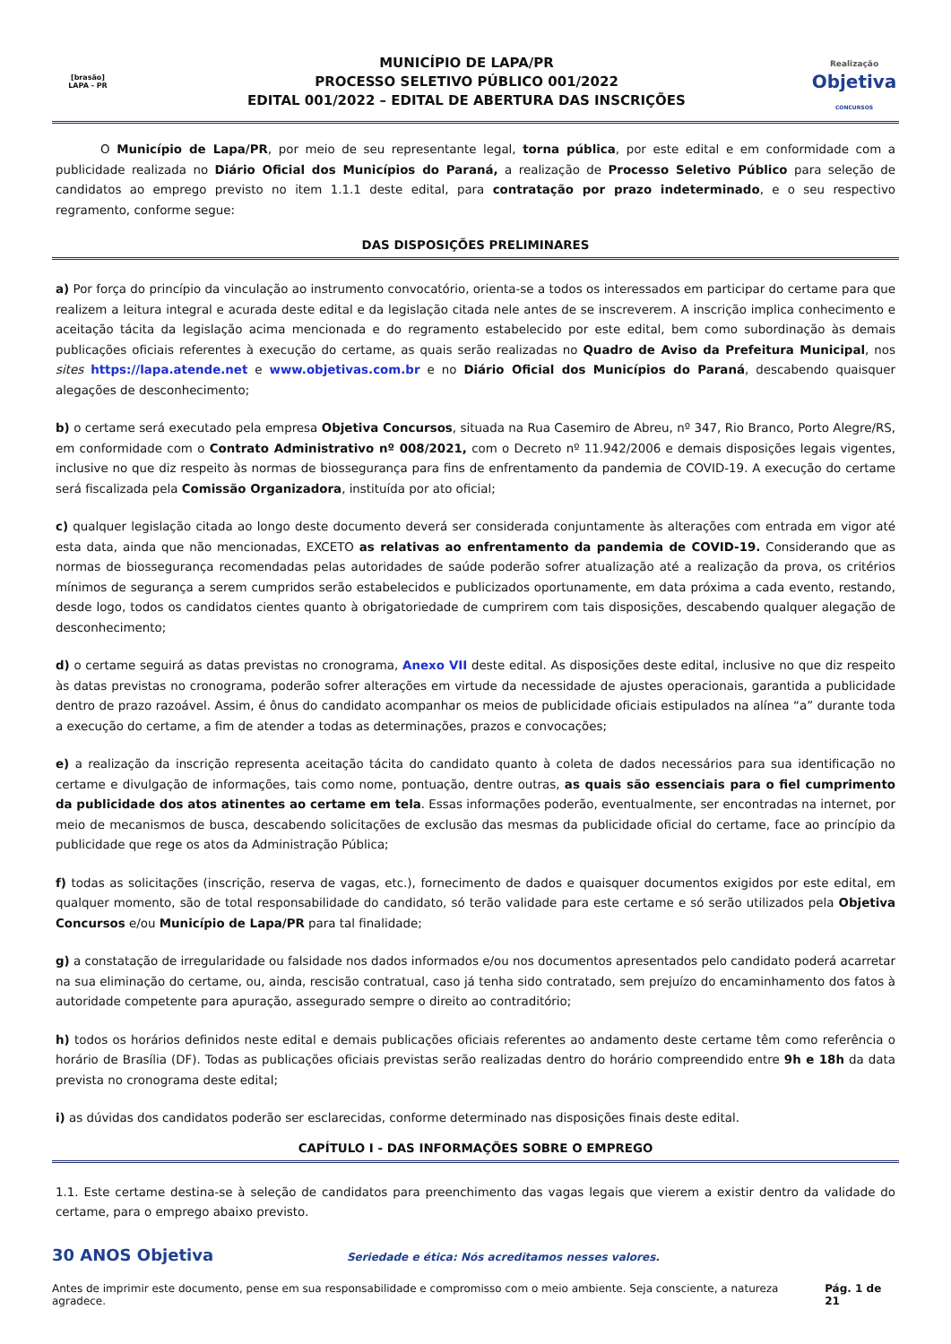[brasão]
LAPA - PR
MUNICÍPIO DE LAPA/PR
PROCESSO SELETIVO PÚBLICO 001/2022
EDITAL 001/2022 – EDITAL DE ABERTURA DAS INSCRIÇÕES
Realização
Objetiva
CONCURSOS
O Município de Lapa/PR, por meio de seu representante legal, torna pública, por este edital e em conformidade com a publicidade realizada no Diário Oficial dos Municípios do Paraná, a realização de Processo Seletivo Público para seleção de candidatos ao emprego previsto no item 1.1.1 deste edital, para contratação por prazo indeterminado, e o seu respectivo regramento, conforme segue:
DAS DISPOSIÇÕES PRELIMINARES
a) Por força do princípio da vinculação ao instrumento convocatório, orienta-se a todos os interessados em participar do certame para que realizem a leitura integral e acurada deste edital e da legislação citada nele antes de se inscreverem. A inscrição implica conhecimento e aceitação tácita da legislação acima mencionada e do regramento estabelecido por este edital, bem como subordinação às demais publicações oficiais referentes à execução do certame, as quais serão realizadas no Quadro de Aviso da Prefeitura Municipal, nos sites https://lapa.atende.net e www.objetivas.com.br e no Diário Oficial dos Municípios do Paraná, descabendo quaisquer alegações de desconhecimento;
b) o certame será executado pela empresa Objetiva Concursos, situada na Rua Casemiro de Abreu, nº 347, Rio Branco, Porto Alegre/RS, em conformidade com o Contrato Administrativo nº 008/2021, com o Decreto nº 11.942/2006 e demais disposições legais vigentes, inclusive no que diz respeito às normas de biossegurança para fins de enfrentamento da pandemia de COVID-19. A execução do certame será fiscalizada pela Comissão Organizadora, instituída por ato oficial;
c) qualquer legislação citada ao longo deste documento deverá ser considerada conjuntamente às alterações com entrada em vigor até esta data, ainda que não mencionadas, EXCETO as relativas ao enfrentamento da pandemia de COVID-19. Considerando que as normas de biossegurança recomendadas pelas autoridades de saúde poderão sofrer atualização até a realização da prova, os critérios mínimos de segurança a serem cumpridos serão estabelecidos e publicizados oportunamente, em data próxima a cada evento, restando, desde logo, todos os candidatos cientes quanto à obrigatoriedade de cumprirem com tais disposições, descabendo qualquer alegação de desconhecimento;
d) o certame seguirá as datas previstas no cronograma, Anexo VII deste edital. As disposições deste edital, inclusive no que diz respeito às datas previstas no cronograma, poderão sofrer alterações em virtude da necessidade de ajustes operacionais, garantida a publicidade dentro de prazo razoável. Assim, é ônus do candidato acompanhar os meios de publicidade oficiais estipulados na alínea “a” durante toda a execução do certame, a fim de atender a todas as determinações, prazos e convocações;
e) a realização da inscrição representa aceitação tácita do candidato quanto à coleta de dados necessários para sua identificação no certame e divulgação de informações, tais como nome, pontuação, dentre outras, as quais são essenciais para o fiel cumprimento da publicidade dos atos atinentes ao certame em tela. Essas informações poderão, eventualmente, ser encontradas na internet, por meio de mecanismos de busca, descabendo solicitações de exclusão das mesmas da publicidade oficial do certame, face ao princípio da publicidade que rege os atos da Administração Pública;
f) todas as solicitações (inscrição, reserva de vagas, etc.), fornecimento de dados e quaisquer documentos exigidos por este edital, em qualquer momento, são de total responsabilidade do candidato, só terão validade para este certame e só serão utilizados pela Objetiva Concursos e/ou Município de Lapa/PR para tal finalidade;
g) a constatação de irregularidade ou falsidade nos dados informados e/ou nos documentos apresentados pelo candidato poderá acarretar na sua eliminação do certame, ou, ainda, rescisão contratual, caso já tenha sido contratado, sem prejuízo do encaminhamento dos fatos à autoridade competente para apuração, assegurado sempre o direito ao contraditório;
h) todos os horários definidos neste edital e demais publicações oficiais referentes ao andamento deste certame têm como referência o horário de Brasília (DF). Todas as publicações oficiais previstas serão realizadas dentro do horário compreendido entre 9h e 18h da data prevista no cronograma deste edital;
i) as dúvidas dos candidatos poderão ser esclarecidas, conforme determinado nas disposições finais deste edital.
CAPÍTULO I - DAS INFORMAÇÕES SOBRE O EMPREGO
1.1. Este certame destina-se à seleção de candidatos para preenchimento das vagas legais que vierem a existir dentro da validade do certame, para o emprego abaixo previsto.
30 ANOS Objetiva Seriedade e ética: Nós acreditamos nesses valores.
Antes de imprimir este documento, pense em sua responsabilidade e compromisso com o meio ambiente. Seja consciente, a natureza agradece. Pág. 1 de 21